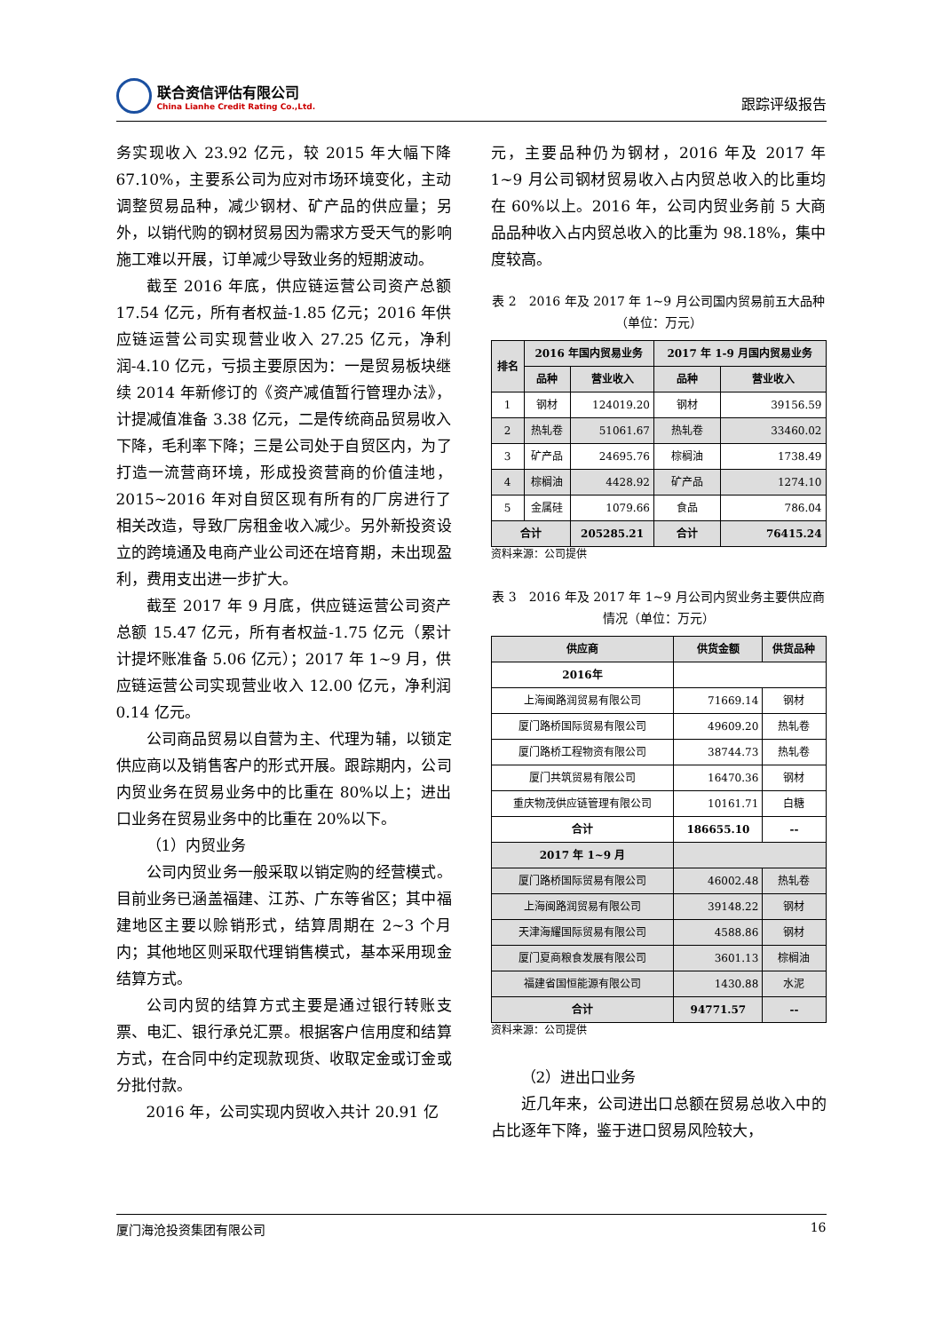联合资信评估有限公司
China Lianhe Credit Rating Co.,Ltd.
跟踪评级报告
务实现收入 23.92 亿元，较 2015 年大幅下降 67.10%，主要系公司为应对市场环境变化，主动调整贸易品种，减少钢材、矿产品的供应量；另外，以销代购的钢材贸易因为需求方受天气的影响施工难以开展，订单减少导致业务的短期波动。
截至 2016 年底，供应链运营公司资产总额 17.54 亿元，所有者权益-1.85 亿元；2016 年供应链运营公司实现营业收入 27.25 亿元，净利润-4.10 亿元，亏损主要原因为：一是贸易板块继续 2014 年新修订的《资产减值暂行管理办法》，计提减值准备 3.38 亿元，二是传统商品贸易收入下降，毛利率下降；三是公司处于自贸区内，为了打造一流营商环境，形成投资营商的价值洼地，2015~2016 年对自贸区现有所有的厂房进行了相关改造，导致厂房租金收入减少。另外新投资设立的跨境通及电商产业公司还在培育期，未出现盈利，费用支出进一步扩大。
截至 2017 年 9 月底，供应链运营公司资产总额 15.47 亿元，所有者权益-1.75 亿元（累计计提坏账准备 5.06 亿元）；2017 年 1~9 月，供应链运营公司实现营业收入 12.00 亿元，净利润 0.14 亿元。
公司商品贸易以自营为主、代理为辅，以锁定供应商以及销售客户的形式开展。跟踪期内，公司内贸业务在贸易业务中的比重在 80%以上；进出口业务在贸易业务中的比重在 20%以下。
（1）内贸业务
公司内贸业务一般采取以销定购的经营模式。目前业务已涵盖福建、江苏、广东等省区；其中福建地区主要以赊销形式，结算周期在 2~3 个月内；其他地区则采取代理销售模式，基本采用现金结算方式。
公司内贸的结算方式主要是通过银行转账支票、电汇、银行承兑汇票。根据客户信用度和结算方式，在合同中约定现款现货、收取定金或订金或分批付款。
2016 年，公司实现内贸收入共计 20.91 亿
元，主要品种仍为钢材，2016 年及 2017 年 1~9 月公司钢材贸易收入占内贸总收入的比重均在 60%以上。2016 年，公司内贸业务前 5 大商品品种收入占内贸总收入的比重为 98.18%，集中度较高。
表 2　2016 年及 2017 年 1~9 月公司国内贸易前五大品种（单位：万元）
| 排名 | 2016 年国内贸易业务 | | 2017 年 1-9 月国内贸易业务 | |
| --- | --- | --- | --- | --- |
| | 品种 | 营业收入 | 品种 | 营业收入 |
| 1 | 钢材 | 124019.20 | 钢材 | 39156.59 |
| 2 | 热轧卷 | 51061.67 | 热轧卷 | 33460.02 |
| 3 | 矿产品 | 24695.76 | 棕榈油 | 1738.49 |
| 4 | 棕榈油 | 4428.92 | 矿产品 | 1274.10 |
| 5 | 金属硅 | 1079.66 | 食品 | 786.04 |
| 合计 | | 205285.21 | 合计 | 76415.24 |
资料来源：公司提供
表 3　2016 年及 2017 年 1~9 月公司内贸业务主要供应商情况（单位：万元）
| 供应商 | 供货金额 | 供货品种 |
| --- | --- | --- |
| 2016年 | | |
| 上海闽路润贸易有限公司 | 71669.14 | 钢材 |
| 厦门路桥国际贸易有限公司 | 49609.20 | 热轧卷 |
| 厦门路桥工程物资有限公司 | 38744.73 | 热轧卷 |
| 厦门共筑贸易有限公司 | 16470.36 | 钢材 |
| 重庆物茂供应链管理有限公司 | 10161.71 | 白糖 |
| 合计 | 186655.10 | -- |
| 2017 年 1~9 月 | | |
| 厦门路桥国际贸易有限公司 | 46002.48 | 热轧卷 |
| 上海闽路润贸易有限公司 | 39148.22 | 钢材 |
| 天津海耀国际贸易有限公司 | 4588.86 | 钢材 |
| 厦门夏商粮食发展有限公司 | 3601.13 | 棕榈油 |
| 福建省国恒能源有限公司 | 1430.88 | 水泥 |
| 合计 | 94771.57 | -- |
资料来源：公司提供
（2）进出口业务
近几年来，公司进出口总额在贸易总收入中的占比逐年下降，鉴于进口贸易风险较大，
厦门海沧投资集团有限公司 16